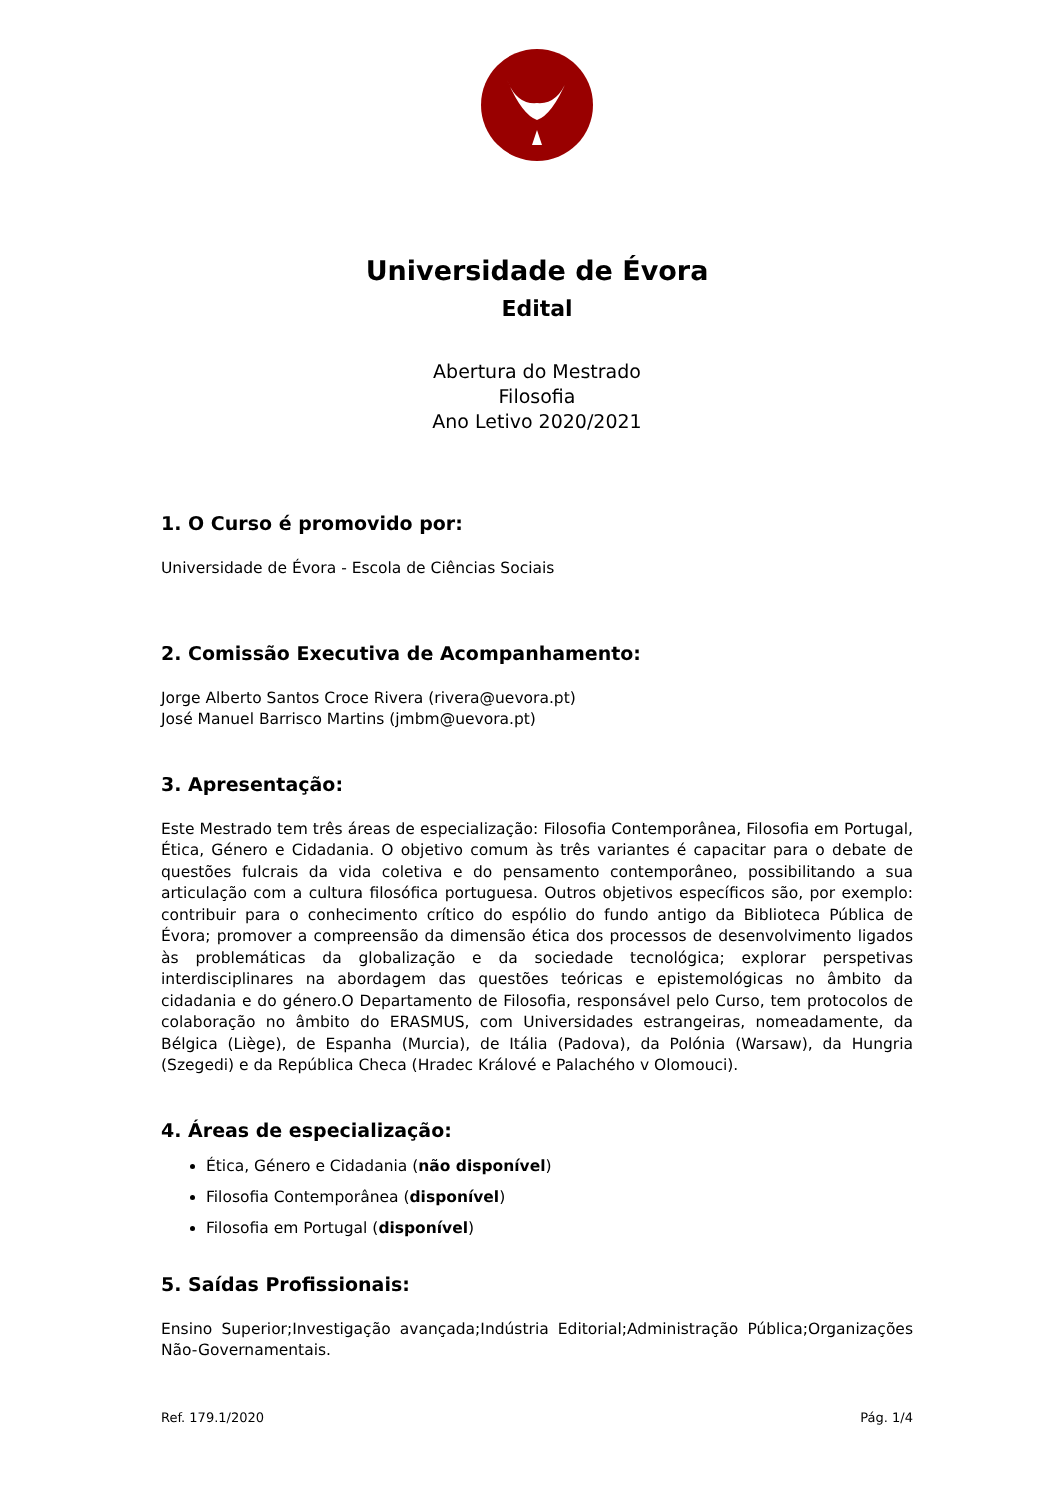Universidade de Évora
Edital
Abertura do Mestrado
Filosofia
Ano Letivo 2020/2021
1. O Curso é promovido por:
Universidade de Évora - Escola de Ciências Sociais
2. Comissão Executiva de Acompanhamento:
Jorge Alberto Santos Croce Rivera (rivera@uevora.pt)
José Manuel Barrisco Martins (jmbm@uevora.pt)
3. Apresentação:
Este Mestrado tem três áreas de especialização: Filosofia Contemporânea, Filosofia em Portugal, Ética, Género e Cidadania. O objetivo comum às três variantes é capacitar para o debate de questões fulcrais da vida coletiva e do pensamento contemporâneo, possibilitando a sua articulação com a cultura filosófica portuguesa. Outros objetivos específicos são, por exemplo: contribuir para o conhecimento crítico do espólio do fundo antigo da Biblioteca Pública de Évora; promover a compreensão da dimensão ética dos processos de desenvolvimento ligados às problemáticas da globalização e da sociedade tecnológica; explorar perspetivas interdisciplinares na abordagem das questões teóricas e epistemológicas no âmbito da cidadania e do género.O Departamento de Filosofia, responsável pelo Curso, tem protocolos de colaboração no âmbito do ERASMUS, com Universidades estrangeiras, nomeadamente, da Bélgica (Liège), de Espanha (Murcia), de Itália (Padova), da Polónia (Warsaw), da Hungria (Szegedi) e da República Checa (Hradec Králové e Palachého v Olomouci).
4. Áreas de especialização:
Ética, Género e Cidadania (não disponível)
Filosofia Contemporânea (disponível)
Filosofia em Portugal (disponível)
5. Saídas Profissionais:
Ensino Superior;Investigação avançada;Indústria Editorial;Administração Pública;Organizações Não-Governamentais.
Ref. 179.1/2020 Pág. 1/4